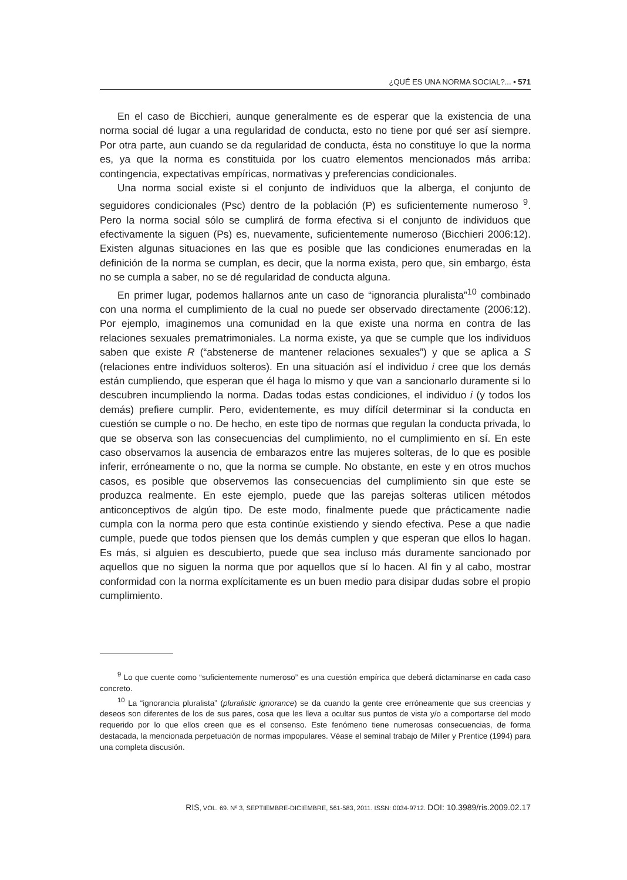¿QUÉ ES UNA NORMA SOCIAL?... • 571
En el caso de Bicchieri, aunque generalmente es de esperar que la existencia de una norma social dé lugar a una regularidad de conducta, esto no tiene por qué ser así siempre. Por otra parte, aun cuando se da regularidad de conducta, ésta no constituye lo que la norma es, ya que la norma es constituida por los cuatro elementos mencionados más arriba: contingencia, expectativas empíricas, normativas y preferencias condicionales.
Una norma social existe si el conjunto de individuos que la alberga, el conjunto de seguidores condicionales (Psc) dentro de la población (P) es suficientemente numeroso <sup>9</sup>. Pero la norma social sólo se cumplirá de forma efectiva si el conjunto de individuos que efectivamente la siguen (Ps) es, nuevamente, suficientemente numeroso (Bicchieri 2006:12). Existen algunas situaciones en las que es posible que las condiciones enumeradas en la definición de la norma se cumplan, es decir, que la norma exista, pero que, sin embargo, ésta no se cumpla a saber, no se dé regularidad de conducta alguna.
En primer lugar, podemos hallarnos ante un caso de “ignorancia pluralista”<sup>10</sup> combinado con una norma el cumplimiento de la cual no puede ser observado directamente (2006:12). Por ejemplo, imaginemos una comunidad en la que existe una norma en contra de las relaciones sexuales prematrimoniales. La norma existe, ya que se cumple que los individuos saben que existe R (“abstenerse de mantener relaciones sexuales”) y que se aplica a S (relaciones entre individuos solteros). En una situación así el individuo i cree que los demás están cumpliendo, que esperan que él haga lo mismo y que van a sancionarlo duramente si lo descubren incumpliendo la norma. Dadas todas estas condiciones, el individuo i (y todos los demás) prefiere cumplir. Pero, evidentemente, es muy difícil determinar si la conducta en cuestión se cumple o no. De hecho, en este tipo de normas que regulan la conducta privada, lo que se observa son las consecuencias del cumplimiento, no el cumplimiento en sí. En este caso observamos la ausencia de embarazos entre las mujeres solteras, de lo que es posible inferir, erróneamente o no, que la norma se cumple. No obstante, en este y en otros muchos casos, es posible que observemos las consecuencias del cumplimiento sin que este se produzca realmente. En este ejemplo, puede que las parejas solteras utilicen métodos anticonceptivos de algún tipo. De este modo, finalmente puede que prácticamente nadie cumpla con la norma pero que esta continúe existiendo y siendo efectiva. Pese a que nadie cumple, puede que todos piensen que los demás cumplen y que esperan que ellos lo hagan. Es más, si alguien es descubierto, puede que sea incluso más duramente sancionado por aquellos que no siguen la norma que por aquellos que sí lo hacen. Al fin y al cabo, mostrar conformidad con la norma explícitamente es un buen medio para disipar dudas sobre el propio cumplimiento.
<sup>9</sup> Lo que cuente como “suficientemente numeroso” es una cuestión empírica que deberá dictaminarse en cada caso concreto.
<sup>10</sup> La “ignorancia pluralista” (pluralistic ignorance) se da cuando la gente cree erróneamente que sus creencias y deseos son diferentes de los de sus pares, cosa que les lleva a ocultar sus puntos de vista y/o a comportarse del modo requerido por lo que ellos creen que es el consenso. Este fenómeno tiene numerosas consecuencias, de forma destacada, la mencionada perpetuación de normas impopulares. Véase el seminal trabajo de Miller y Prentice (1994) para una completa discusión.
RIS, VOL. 69. Nº 3, SEPTIEMBRE-DICIEMBRE, 561-583, 2011. ISSN: 0034-9712. DOI: 10.3989/ris.2009.02.17